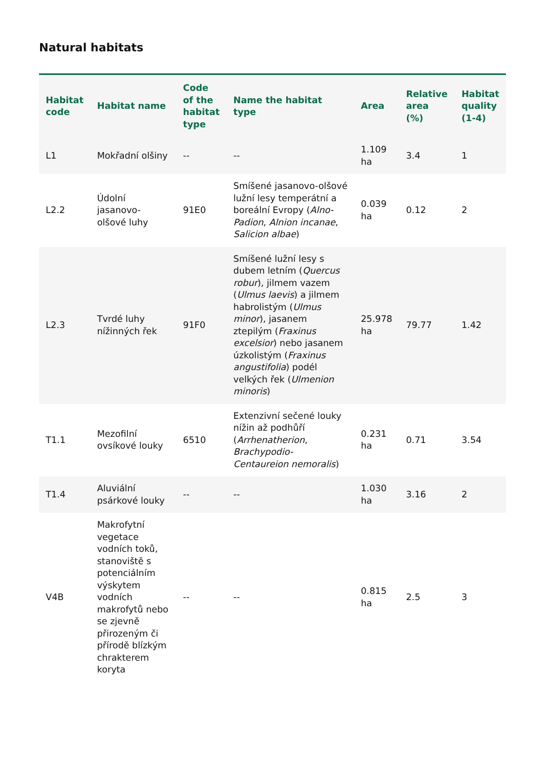Natural habitats
| Habitat code | Habitat name | Code of the habitat type | Name the habitat type | Area | Relative area (%) | Habitat quality (1-4) |
| --- | --- | --- | --- | --- | --- | --- |
| L1 | Mokřadní olšiny | -- | -- | 1.109 ha | 3.4 | 1 |
| L2.2 | Údolní jasanovo-olšové luhy | 91E0 | Smíšené jasanovo-olšové lužní lesy temperátní a boreální Evropy ( Alno-Padion , Alnion incanae , Salicion albae ) | 0.039 ha | 0.12 | 2 |
| L2.3 | Tvrdé luhy nížinných řek | 91F0 | Smíšené lužní lesy s dubem letním ( Quercus robur ), jilmem vazem ( Ulmus laevis ) a jilmem habrolistým ( Ulmus minor ), jasanem ztepilým ( Fraxinus excelsior ) nebo jasanem úzkolistým ( Fraxinus angustifolia ) podél velkých řek ( Ulmenion minoris ) | 25.978 ha | 79.77 | 1.42 |
| T1.1 | Mezofilní ovsíkové louky | 6510 | Extenzivní sečené louky nížin až podhůří ( Arrhenatherion , Brachypodio-Centaureion nemoralis ) | 0.231 ha | 0.71 | 3.54 |
| T1.4 | Aluviální psárkové louky | -- | -- | 1.030 ha | 3.16 | 2 |
| V4B | Makrofytní vegetace vodních toků, stanoviště s potenciálním výskytem vodních makrofytů nebo se zjevně přirozeným či přírodě blízkým chrakterem koryta | -- | -- | 0.815 ha | 2.5 | 3 |